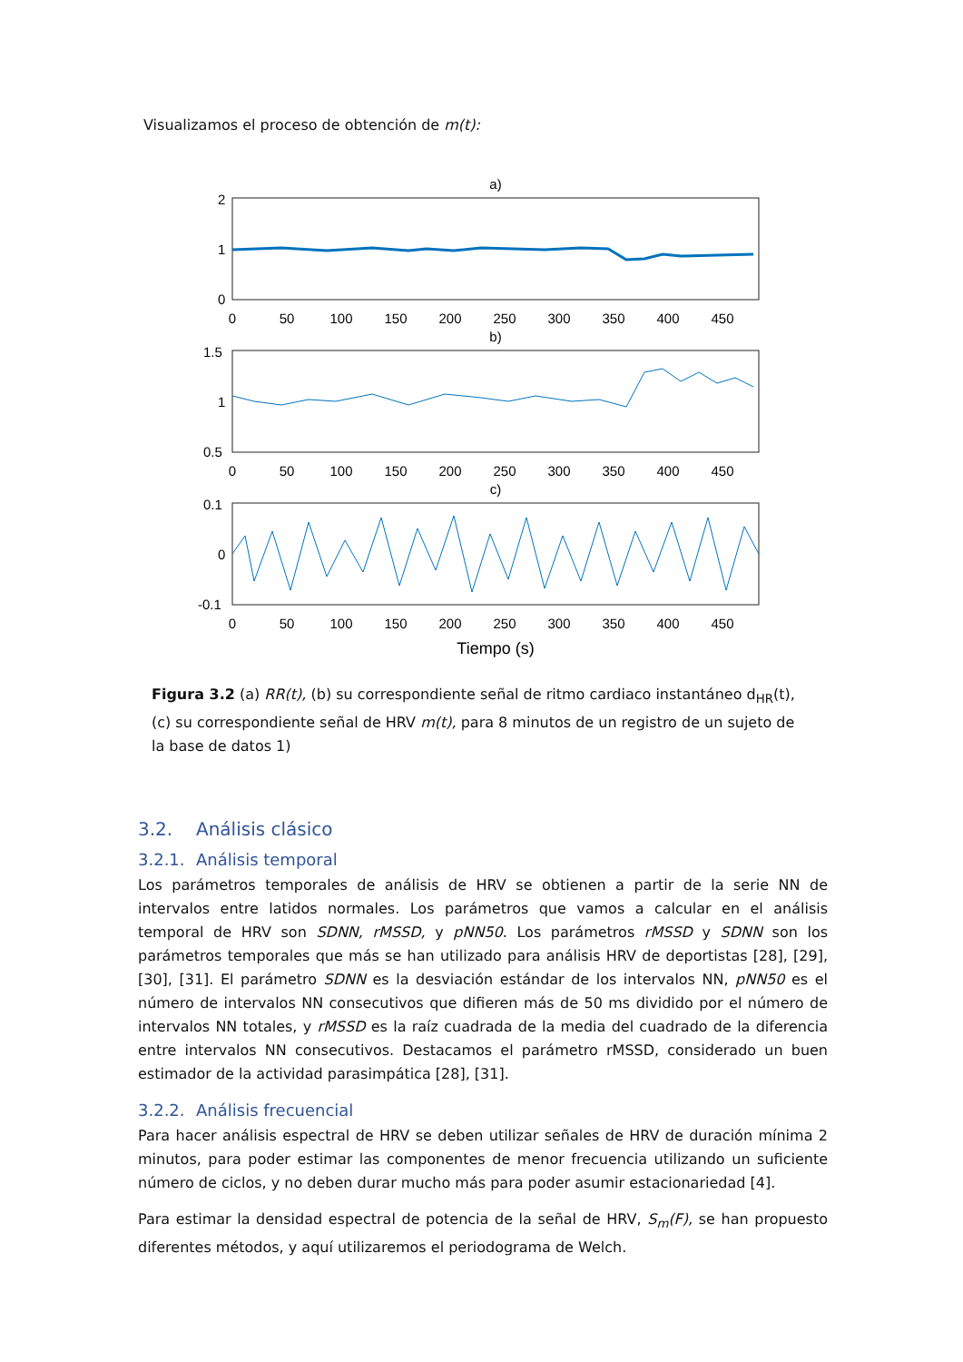Visualizamos el proceso de obtención de m(t):
a)
2
1
0
b)
1.5
1
0.5
c)
0.1
0
-0.1
0
50
100
150
200
250
300
350
400
450
0
50
100
150
200
250
300
350
400
450
0
50
100
150
200
250
300
350
400
450
Tiempo (s)
Figura 3.2 (a) RR(t), (b) su correspondiente señal de ritmo cardiaco instantáneo d<sub>HR</sub>(t), (c) su correspondiente señal de HRV m(t), para 8 minutos de un registro de un sujeto de la base de datos 1)
3.2. Análisis clásico
3.2.1. Análisis temporal
Los parámetros temporales de análisis de HRV se obtienen a partir de la serie NN de intervalos entre latidos normales. Los parámetros que vamos a calcular en el análisis temporal de HRV son SDNN, rMSSD, y pNN50. Los parámetros rMSSD y SDNN son los parámetros temporales que más se han utilizado para análisis HRV de deportistas [28], [29], [30], [31]. El parámetro SDNN es la desviación estándar de los intervalos NN, pNN50 es el número de intervalos NN consecutivos que difieren más de 50 ms dividido por el número de intervalos NN totales, y rMSSD es la raíz cuadrada de la media del cuadrado de la diferencia entre intervalos NN consecutivos. Destacamos el parámetro rMSSD, considerado un buen estimador de la actividad parasimpática [28], [31].
3.2.2. Análisis frecuencial
Para hacer análisis espectral de HRV se deben utilizar señales de HRV de duración mínima 2 minutos, para poder estimar las componentes de menor frecuencia utilizando un suficiente número de ciclos, y no deben durar mucho más para poder asumir estacionariedad [4].
Para estimar la densidad espectral de potencia de la señal de HRV, S<sub>m</sub>(F), se han propuesto diferentes métodos, y aquí utilizaremos el periodograma de Welch.